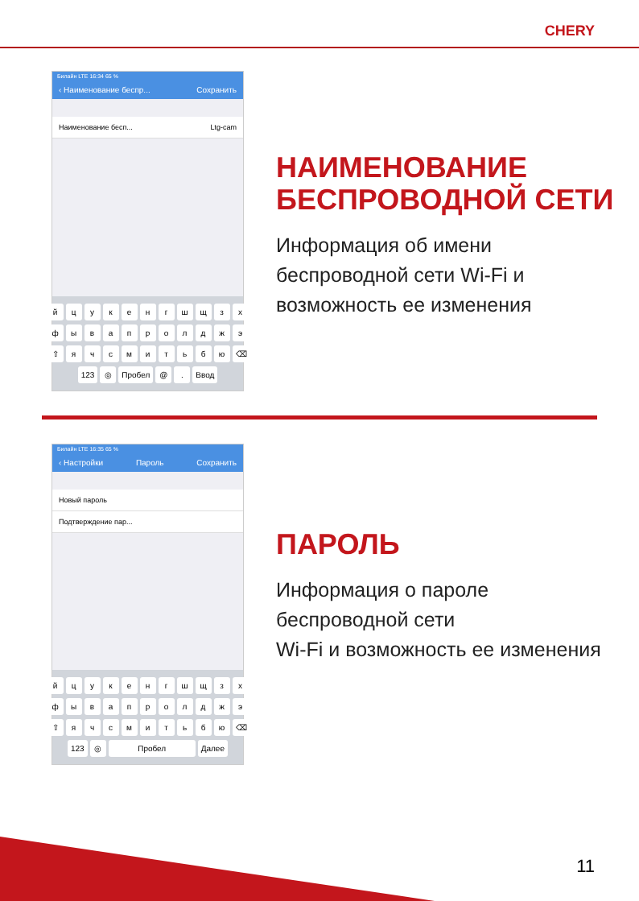CHERY
Билайн LTE 16:34 65 %
‹ Наименование беспр... Сохранить
Наименование бесп... Ltg-cam
йцукенгшщзх
фывапролджэ
⇧ ячсмитьбю ⌫
123 ◎ Пробел @. Ввод
НАИМЕНОВАНИЕ
БЕСПРОВОДНОЙ СЕТИ
Информация об имени
беспроводной сети Wi-Fi и
возможность ее изменения
Билайн LTE 16:35 65 %
‹ Настройки Пароль Сохранить
Новый пароль
Подтверждение пар...
йцукенгшщзх
фывапролджэ
⇧ ячсмитьбю ⌫
123 ◎ Пробел Далее
ПАРОЛЬ
Информация о пароле
беспроводной сети
Wi-Fi и возможность ее изменения
11